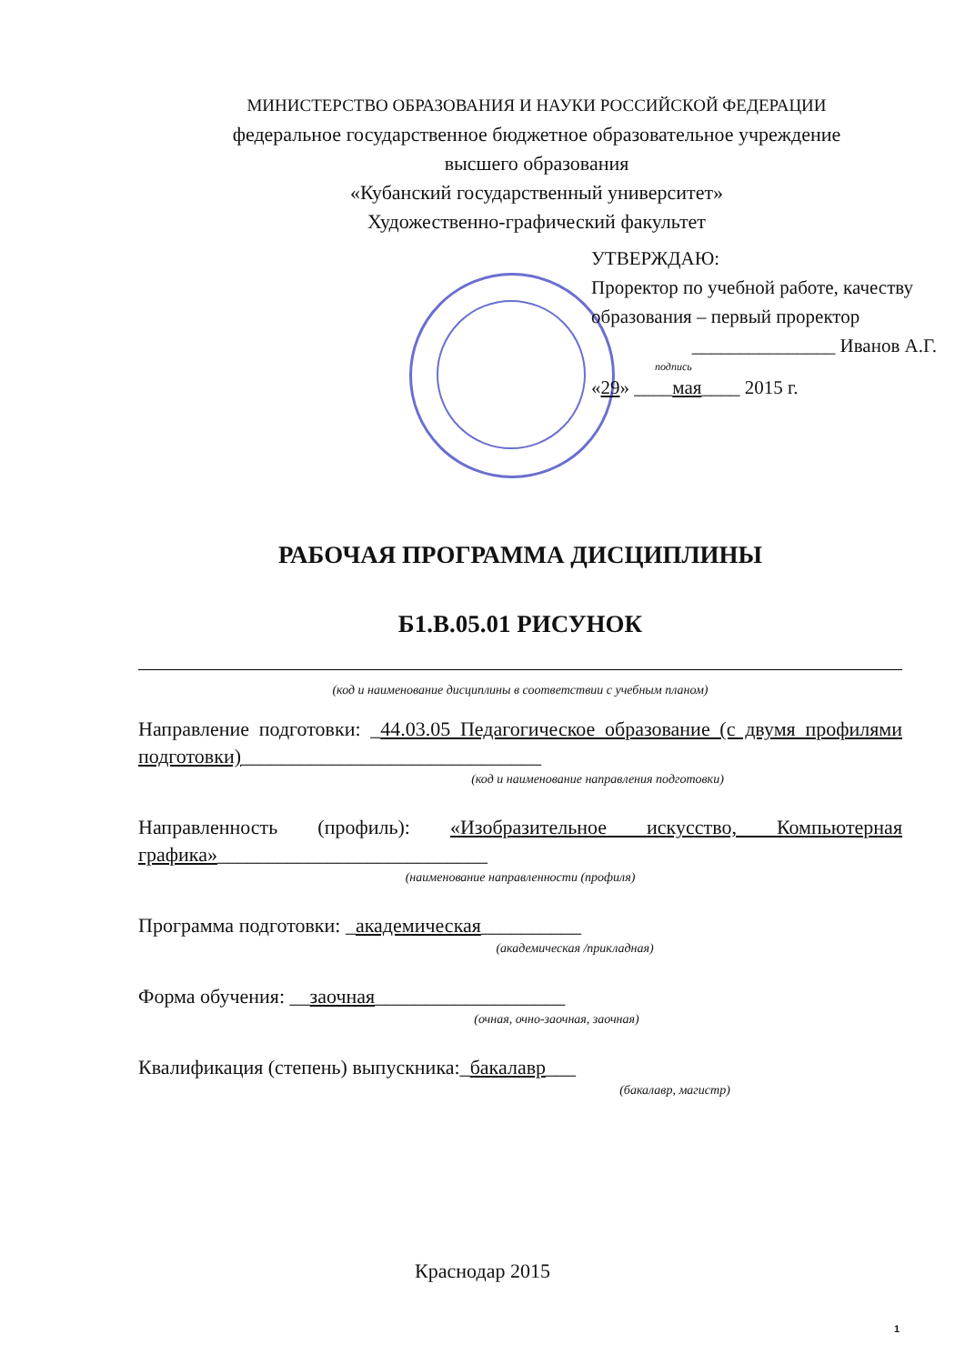МИНИСТЕРСТВО ОБРАЗОВАНИЯ И НАУКИ РОССИЙСКОЙ ФЕДЕРАЦИИ
федеральное государственное бюджетное образовательное учреждение
высшего образования
«Кубанский государственный университет»
Художественно-графический факультет
УТВЕРЖДАЮ:
Проректор по учебной работе, качеству образования – первый проректор
_______________ Иванов А.Г.
подпись
«29» ____мая____ 2015 г.
РАБОЧАЯ ПРОГРАММА ДИСЦИПЛИНЫ
Б1.В.05.01 РИСУНОК
(код и наименование дисциплины в соответствии с учебным планом)
Направление подготовки: _44.03.05 Педагогическое образование (с двумя профилями подготовки)______________________________
(код и наименование направления подготовки)
Направленность (профиль): «Изобразительное искусство, Компьютерная графика»___________________________
(наименование направленности (профиля)
Программа подготовки: _академическая__________
(академическая /прикладная)
Форма обучения: __заочная___________________
(очная, очно-заочная, заочная)
Квалификация (степень) выпускника:_бакалавр___
(бакалавр, магистр)
Краснодар 2015
1